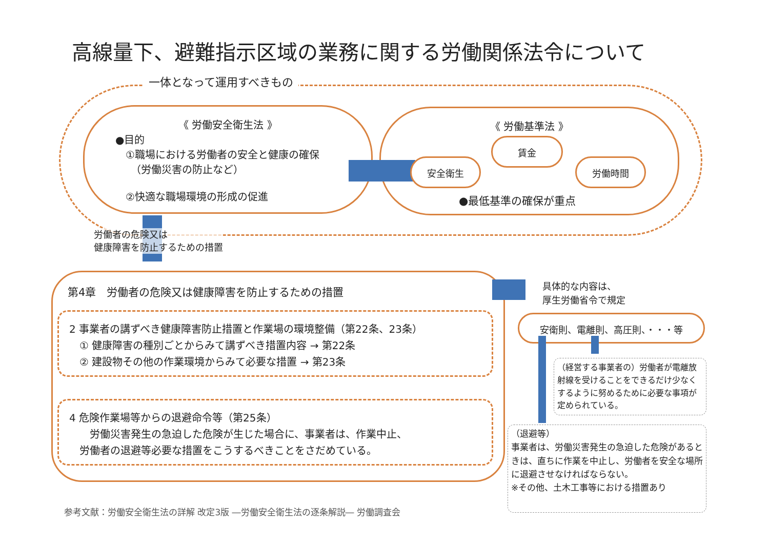高線量下、避難指示区域の業務に関する労働関係法令について
一体となって運用すべきもの
《 労働安全衛生法 》
●目的
①職場における労働者の安全と健康の確保
　（労働災害の防止など）
②快適な職場環境の形成の促進
《 労働基準法 》
安全衛生
賃金
労働時間
●最低基準の確保が重点
労働者の危険又は
健康障害を防止するための措置
第4章　労働者の危険又は健康障害を防止するための措置
2 事業者の講ずべき健康障害防止措置と作業場の環境整備（第22条、23条）
　① 健康障害の種別ごとからみて講ずべき措置内容 → 第22条
　② 建設物その他の作業環境からみて必要な措置 → 第23条
4 危険作業場等からの退避命令等（第25条）
　　労働災害発生の急迫した危険が生じた場合に、事業者は、作業中止、
　労働者の退避等必要な措置をこうするべきことをさだめている。
具体的な内容は、
厚生労働省令で規定
安衛則、電離則、高圧則、・・・等
（経営する事業者の）労働者が電離放射線を受けることをできるだけ少なくするように努めるために必要な事項が定められている。
（退避等）
事業者は、労働災害発生の急迫した危険があるときは、直ちに作業を中止し、労働者を安全な場所に退避させなければならない。
※その他、土木工事等における措置あり
参考文献：労働安全衛生法の詳解 改定3版 ―労働安全衛生法の逐条解説― 労働調査会